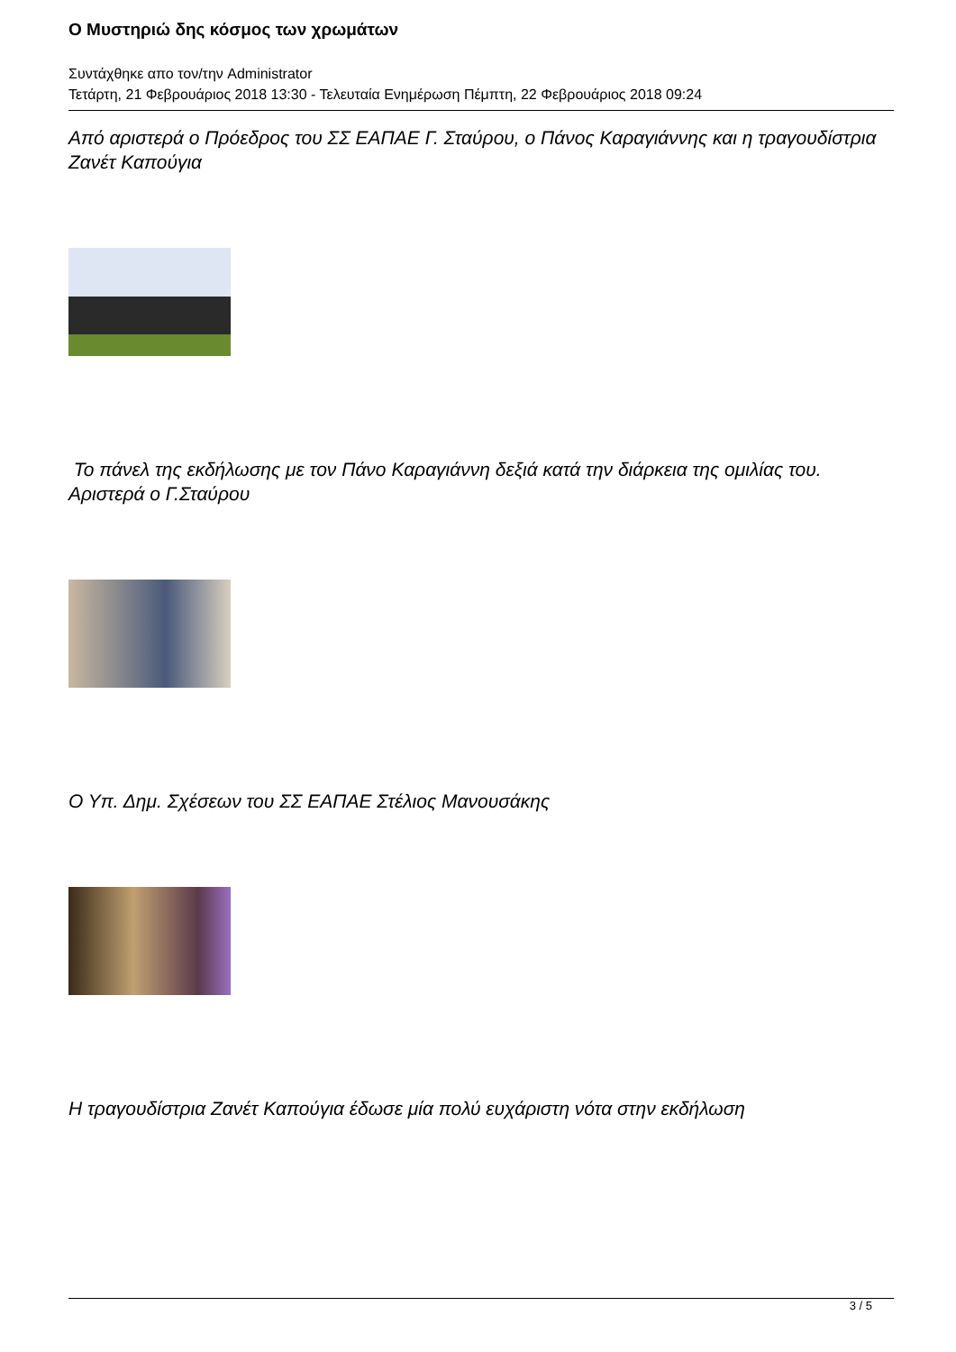Ο Μυστηριώ δης κόσμος των χρωμάτων
Συντάχθηκε απο τον/την Administrator
Τετάρτη, 21 Φεβρουάριος 2018 13:30 - Τελευταία Ενημέρωση Πέμπτη, 22 Φεβρουάριος 2018 09:24
Από αριστερά ο Πρόεδρος του ΣΣ ΕΑΠΑΕ Γ. Σταύρου, ο Πάνος Καραγιάννης και η τραγουδίστρια Ζανέτ Καπούγια
Το πάνελ της εκδήλωσης με τον Πάνο Καραγιάννη δεξιά κατά την διάρκεια της ομιλίας του. Αριστερά ο Γ.Σταύρου
Ο Υπ. Δημ. Σχέσεων του ΣΣ ΕΑΠΑΕ Στέλιος Μανουσάκης
Η τραγουδίστρια Ζανέτ Καπούγια έδωσε μία πολύ ευχάριστη νότα στην εκδήλωση
3 / 5